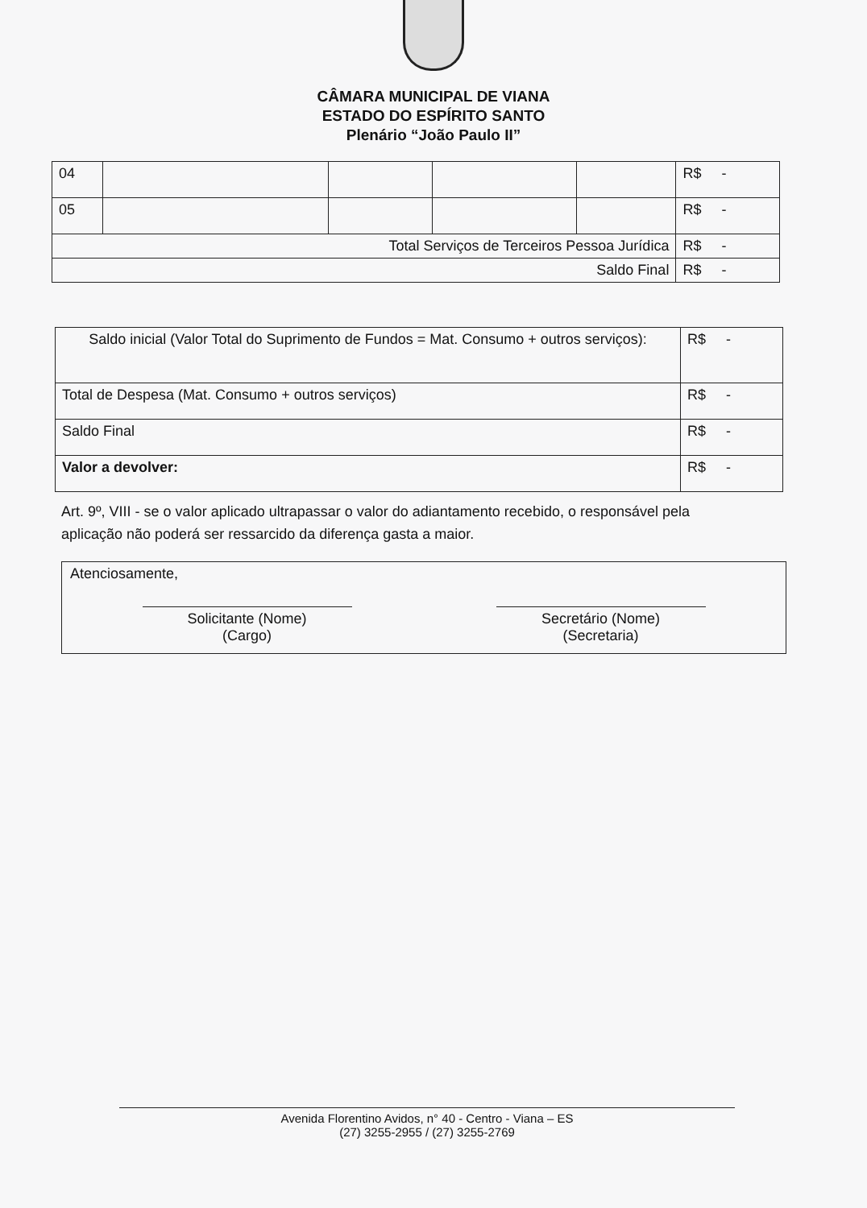CÂMARA MUNICIPAL DE VIANA
ESTADO DO ESPÍRITO SANTO
Plenário “João Paulo II”
| 04 | | | | | R$ - |
| 05 | | | | | R$ - |
| Total Serviços de Terceiros Pessoa Jurídica | | | | | R$ - |
| Saldo Final | | | | | R$ - |
| Saldo inicial (Valor Total do Suprimento de Fundos = Mat. Consumo + outros serviços): | R$ - |
| Total de Despesa (Mat. Consumo + outros serviços) | R$ - |
| Saldo Final | R$ - |
| Valor a devolver: | R$ - |
Art. 9º, VIII - se o valor aplicado ultrapassar o valor do adiantamento recebido, o responsável pela aplicação não poderá ser ressarcido da diferença gasta a maior.
Atenciosamente,
Solicitante (Nome)
(Cargo)
Secretário (Nome)
(Secretaria)
Avenida Florentino Avidos, n° 40 - Centro - Viana – ES
(27) 3255-2955 / (27) 3255-2769